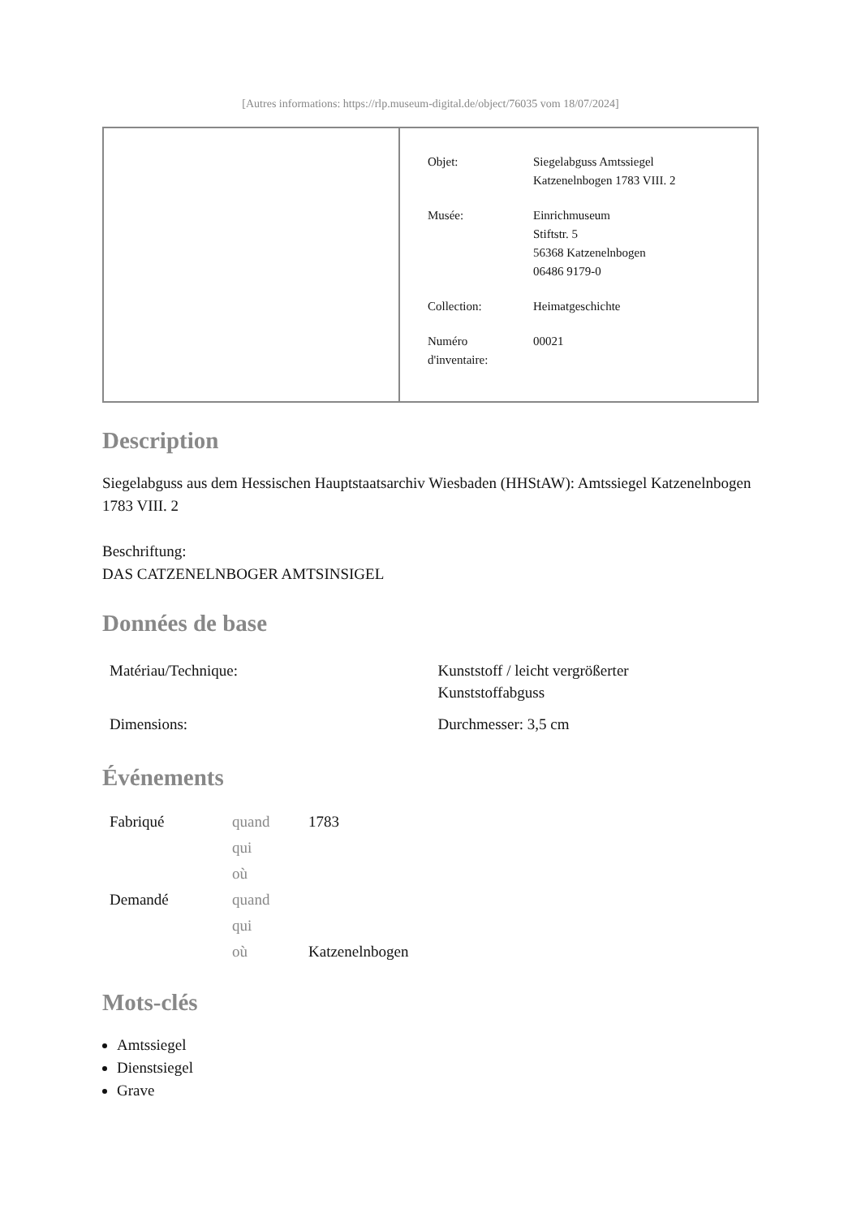[Autres informations: https://rlp.museum-digital.de/object/76035 vom 18/07/2024]
| Objet: | Siegelabguss Amtssiegel Katzenelnbogen 1783 VIII. 2 |
| Musée: | Einrichmuseum Stiftstr. 5 56368 Katzenelnbogen 06486 9179-0 |
| Collection: | Heimatgeschichte |
| Numéro d'inventaire: | 00021 |
Description
Siegelabguss aus dem Hessischen Hauptstaatsarchiv Wiesbaden (HHStAW): Amtssiegel Katzenelnbogen 1783 VIII. 2
Beschriftung:
DAS CATZENELNBOGER AMTSINSIGEL
Données de base
| Matériau/Technique: | Kunststoff / leicht vergrößerter Kunststoffabguss |
| Dimensions: | Durchmesser: 3,5 cm |
Événements
| Fabriqué | quand | 1783 |
| | qui | |
| | où | |
| Demandé | quand | |
| | qui | |
| | où | Katzenelnbogen |
Mots-clés
Amtssiegel
Dienstsiegel
Grave